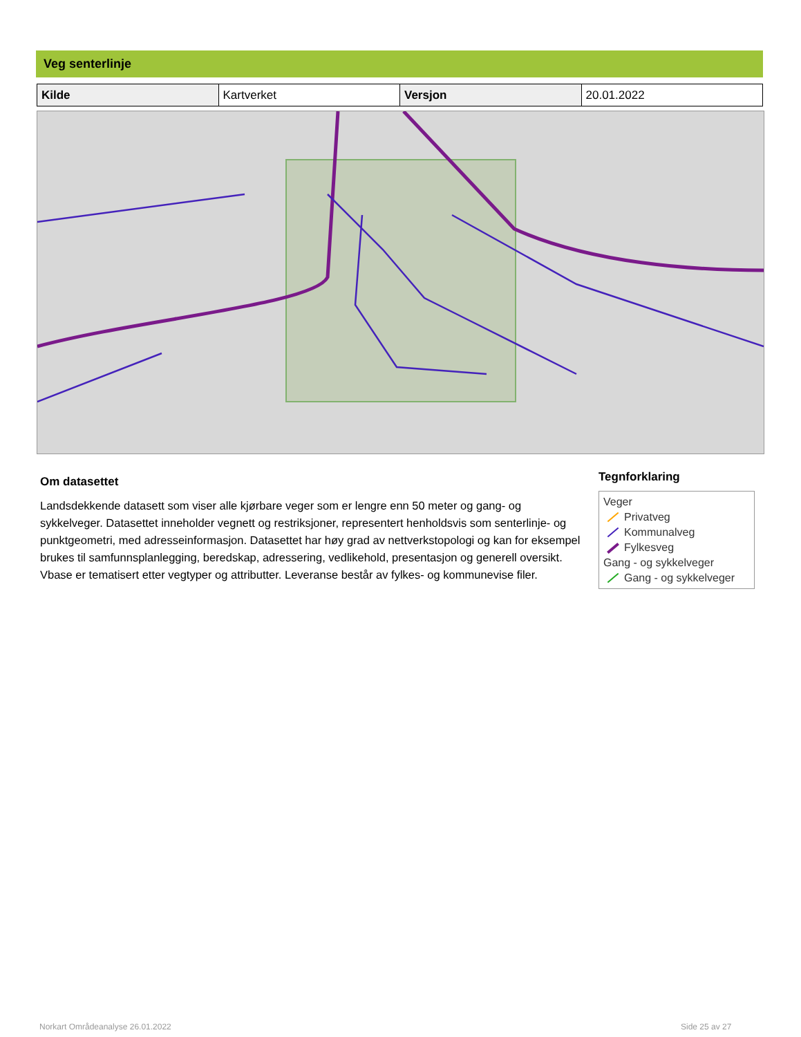Veg senterlinje
| Kilde | Kartverket | Versjon | 20.01.2022 |
Om datasettet
Landsdekkende datasett som viser alle kjørbare veger som er lengre enn 50 meter og gang- og sykkelveger. Datasettet inneholder vegnett og restriksjoner, representert henholdsvis som senterlinje- og punktgeometri, med adresseinformasjon. Datasettet har høy grad av nettverkstopologi og kan for eksempel brukes til samfunnsplanlegging, beredskap, adressering, vedlikehold, presentasjon og generell oversikt. Vbase er tematisert etter vegtyper og attributter. Leveranse består av fylkes- og kommunevise filer.
Tegnforklaring
Veger
Privatveg
Kommunalveg
Fylkesveg
Gang - og sykkelveger
Gang - og sykkelveger
Norkart Områdeanalyse 26.01.2022
Side 25 av 27